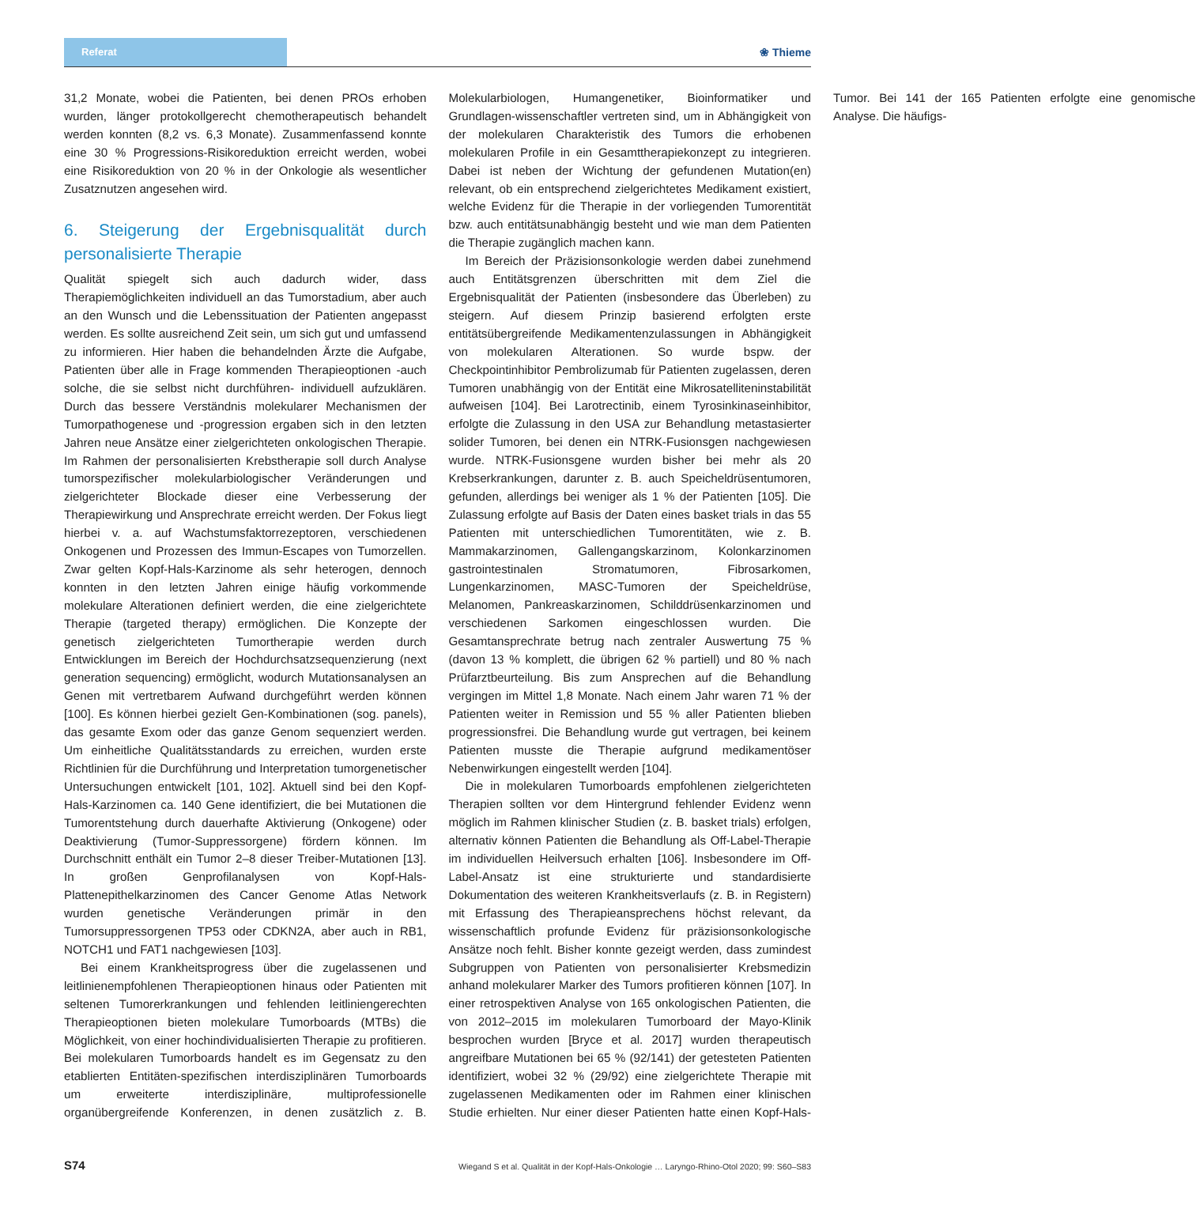Referat
❀ Thieme
31,2 Monate, wobei die Patienten, bei denen PROs erhoben wurden, länger protokollgerecht chemotherapeutisch behandelt werden konnten (8,2 vs. 6,3 Monate). Zusammenfassend konnte eine 30 % Progressions-Risikoreduktion erreicht werden, wobei eine Risikoreduktion von 20 % in der Onkologie als wesentlicher Zusatznutzen angesehen wird.
6. Steigerung der Ergebnisqualität durch personalisierte Therapie
Qualität spiegelt sich auch dadurch wider, dass Therapiemöglichkeiten individuell an das Tumorstadium, aber auch an den Wunsch und die Lebenssituation der Patienten angepasst werden. Es sollte ausreichend Zeit sein, um sich gut und umfassend zu informieren. Hier haben die behandelnden Ärzte die Aufgabe, Patienten über alle in Frage kommenden Therapieoptionen -auch solche, die sie selbst nicht durchführen- individuell aufzuklären. Durch das bessere Verständnis molekularer Mechanismen der Tumorpathogenese und -progression ergaben sich in den letzten Jahren neue Ansätze einer zielgerichteten onkologischen Therapie. Im Rahmen der personalisierten Krebstherapie soll durch Analyse tumorspezifischer molekularbiologischer Veränderungen und zielgerichteter Blockade dieser eine Verbesserung der Therapiewirkung und Ansprechrate erreicht werden. Der Fokus liegt hierbei v. a. auf Wachstumsfaktorrezeptoren, verschiedenen Onkogenen und Prozessen des Immun-Escapes von Tumorzellen. Zwar gelten Kopf-Hals-Karzinome als sehr heterogen, dennoch konnten in den letzten Jahren einige häufig vorkommende molekulare Alterationen definiert werden, die eine zielgerichtete Therapie (targeted therapy) ermöglichen. Die Konzepte der genetisch zielgerichteten Tumortherapie werden durch Entwicklungen im Bereich der Hochdurchsatzsequenzierung (next generation sequencing) ermöglicht, wodurch Mutationsanalysen an Genen mit vertretbarem Aufwand durchgeführt werden können [100]. Es können hierbei gezielt Gen-Kombinationen (sog. panels), das gesamte Exom oder das ganze Genom sequenziert werden. Um einheitliche Qualitätsstandards zu erreichen, wurden erste Richtlinien für die Durchführung und Interpretation tumorgenetischer Untersuchungen entwickelt [101, 102]. Aktuell sind bei den Kopf-Hals-Karzinomen ca. 140 Gene identifiziert, die bei Mutationen die Tumorentstehung durch dauerhafte Aktivierung (Onkogene) oder Deaktivierung (Tumor-Suppressorgene) fördern können. Im Durchschnitt enthält ein Tumor 2–8 dieser Treiber-Mutationen [13]. In großen Genprofilanalysen von Kopf-Hals-Plattenepithelkarzinomen des Cancer Genome Atlas Network wurden genetische Veränderungen primär in den Tumorsuppressorgenen TP53 oder CDKN2A, aber auch in RB1, NOTCH1 und FAT1 nachgewiesen [103].
Bei einem Krankheitsprogress über die zugelassenen und leitlinienempfohlenen Therapieoptionen hinaus oder Patienten mit seltenen Tumorerkrankungen und fehlenden leitliniengerechten Therapieoptionen bieten molekulare Tumorboards (MTBs) die Möglichkeit, von einer hochindividualisierten Therapie zu profitieren. Bei molekularen Tumorboards handelt es im Gegensatz zu den etablierten Entitäten-spezifischen interdisziplinären Tumorboards um erweiterte interdisziplinäre, multiprofessionelle organübergreifende Konferenzen, in denen zusätzlich z. B. Molekularbiologen, Humangenetiker, Bioinformatiker und Grundlagen-wissenschaftler vertreten sind, um in Abhängigkeit von der molekularen Charakteristik des Tumors die erhobenen molekularen Profile in ein Gesamttherapiekonzept zu integrieren. Dabei ist neben der Wichtung der gefundenen Mutation(en) relevant, ob ein entsprechend zielgerichtetes Medikament existiert, welche Evidenz für die Therapie in der vorliegenden Tumorentität bzw. auch entitätsunabhängig besteht und wie man dem Patienten die Therapie zugänglich machen kann.
Im Bereich der Präzisionsonkologie werden dabei zunehmend auch Entitätsgrenzen überschritten mit dem Ziel die Ergebnisqualität der Patienten (insbesondere das Überleben) zu steigern. Auf diesem Prinzip basierend erfolgten erste entitätsübergreifende Medikamentenzulassungen in Abhängigkeit von molekularen Alterationen. So wurde bspw. der Checkpointinhibitor Pembrolizumab für Patienten zugelassen, deren Tumoren unabhängig von der Entität eine Mikrosatelliteninstabilität aufweisen [104]. Bei Larotrectinib, einem Tyrosinkinaseinhibitor, erfolgte die Zulassung in den USA zur Behandlung metastasierter solider Tumoren, bei denen ein NTRK-Fusionsgen nachgewiesen wurde. NTRK-Fusionsgene wurden bisher bei mehr als 20 Krebserkrankungen, darunter z. B. auch Speicheldrüsentumoren, gefunden, allerdings bei weniger als 1 % der Patienten [105]. Die Zulassung erfolgte auf Basis der Daten eines basket trials in das 55 Patienten mit unterschiedlichen Tumorentitäten, wie z. B. Mammakarzinomen, Gallengangskarzinom, Kolonkarzinomen gastrointestinalen Stromatumoren, Fibrosarkomen, Lungenkarzinomen, MASC-Tumoren der Speicheldrüse, Melanomen, Pankreaskarzinomen, Schilddrüsenkarzinomen und verschiedenen Sarkomen eingeschlossen wurden. Die Gesamtansprechrate betrug nach zentraler Auswertung 75 % (davon 13 % komplett, die übrigen 62 % partiell) und 80 % nach Prüfarztbeurteilung. Bis zum Ansprechen auf die Behandlung vergingen im Mittel 1,8 Monate. Nach einem Jahr waren 71 % der Patienten weiter in Remission und 55 % aller Patienten blieben progressionsfrei. Die Behandlung wurde gut vertragen, bei keinem Patienten musste die Therapie aufgrund medikamentöser Nebenwirkungen eingestellt werden [104].
Die in molekularen Tumorboards empfohlenen zielgerichteten Therapien sollten vor dem Hintergrund fehlender Evidenz wenn möglich im Rahmen klinischer Studien (z. B. basket trials) erfolgen, alternativ können Patienten die Behandlung als Off-Label-Therapie im individuellen Heilversuch erhalten [106]. Insbesondere im Off-Label-Ansatz ist eine strukturierte und standardisierte Dokumentation des weiteren Krankheitsverlaufs (z. B. in Registern) mit Erfassung des Therapieansprechens höchst relevant, da wissenschaftlich profunde Evidenz für präzisionsonkologische Ansätze noch fehlt. Bisher konnte gezeigt werden, dass zumindest Subgruppen von Patienten von personalisierter Krebsmedizin anhand molekularer Marker des Tumors profitieren können [107]. In einer retrospektiven Analyse von 165 onkologischen Patienten, die von 2012–2015 im molekularen Tumorboard der Mayo-Klinik besprochen wurden [Bryce et al. 2017] wurden therapeutisch angreifbare Mutationen bei 65 % (92/141) der getesteten Patienten identifiziert, wobei 32 % (29/92) eine zielgerichtete Therapie mit zugelassenen Medikamenten oder im Rahmen einer klinischen Studie erhielten. Nur einer dieser Patienten hatte einen Kopf-Hals-Tumor. Bei 141 der 165 Patienten erfolgte eine genomische Analyse. Die häufigs-
S74 Wiegand S et al. Qualität in der Kopf-Hals-Onkologie … Laryngo-Rhino-Otol 2020; 99: S60–S83